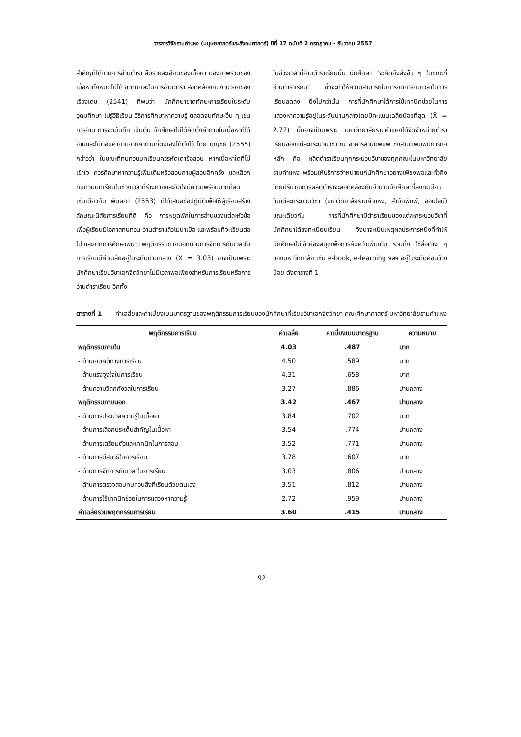วารสารวิจัยรามคำแหง (มนุษยศาสตร์และสังคมศาสตร์) ปีที่ 17 ฉบับที่ 2 กรกฎาคม - ธันวาคม 2557
สำคัญที่ได้จากการอ่านตำรา ลืมรายละเอียดของเนื้อหา มองภาพรวมของเนื้อหาทั้งหมดไม่ได้ ขาดทักษะในการอ่านตำรา สอดคล้องกับงานวิจัยของเรืองเดช (2541) ที่พบว่า นักศึกษาขาดทักษะการเรียนในระดับอุดมศึกษา ไม่รู้วิธีเรียน วิธีการศึกษาหาความรู้ ตลอดจนทักษะอื่น ๆ เช่น การอ่าน การจดบันทึก เป็นต้น นักศึกษาไม่ได้คิดตั้งคำถามในเนื้อหาที่ได้อ่านและไม่ตอบคำถามจากคำถามที่ตนเองได้ตั้งไว้ โดย บุญชัย (2555) กล่าวว่า ในขณะที่ทบทวนบทเรียนควรหัดเดาข้อสอบ หากเนื้อหาใดที่ไม่เข้าใจ ควรศึกษาหาความรู้เพิ่มเติมหรือสอบถามผู้สอนอีกครั้ง และเลือกทบทวนบทเรียนในช่วงเวลาที่ร่างกายและจิตใจมีความพร้อมมากที่สุด เช่นเดียวกับ พิมผกา (2553) ที่ได้เสนอข้อปฏิบัติเพื่อให้ผู้เรียนสร้างลักษณะนิสัยการเรียนที่ดี คือ การหยุดพักในการอ่านของแต่ละหัวข้อ เพื่อผู้เรียนมีโอกาสทบทวน อ่านตำราแล้วไม่น่าเบื่อ และพร้อมที่จะเรียนต่อไป และจากการศึกษาพบว่า พฤติกรรมภายนอกด้านการจัดการกับเวลาในการเรียนมีค่าเฉลี่ยอยู่ในระดับปานกลาง (X̄ = 3.03) อาจเป็นเพราะ นักศึกษาเรียนวิชาเอกจิตวิทยาไม่มีเวลาพอเพียงสำหรับการเรียนหรือการอ่านตำราเรียน อีกทั้ง
ในช่วงเวลาที่อ่านตำราเรียนนั้น นักศึกษา "จะคิดถึงสิ่งอื่น ๆ ในขณะที่อ่านตำราเรียน" ซึ่งจะทำให้ความสามารถในการจัดการกับเวลาในการเรียนลดลง ยิ่งไปกว่านั้น การที่นักศึกษาได้การใช้เทคนิคช่วยในการแสวงหาความรู้อยู่ในระดับปานกลางโดยมีคะแนนเฉลี่ยน้อยที่สุด (X̄ = 2.72) นั้นอาจเป็นเพราะ มหาวิทยาลัยรามคำแหงได้จัดจำหน่ายตำราเรียนของแต่ละกระบวนวิชา ณ อาคารสำนักพิมพ์ ซึ่งสำนักพิมพ์มีภารกิจหลัก คือ ผลิตตำราเรียนทุกกระบวนวิชาของทุกคณะในมหาวิทยาลัยรามคำแหง พร้อมให้บริการจำหน่ายแก่นักศึกษาอย่างเพียงพอและทั่วถึง โดยปริมาณการผลิตตำราจะสอดคล้องกับจำนวนนักศึกษาที่ลงทะเบียนในแต่ละกระบวนวิชา (มหาวิทยาลัยรามคำแหง, สำนักพิมพ์, ออนไลน์) ขณะเดียวกัน การที่นักศึกษามีตำราเรียนของแต่ละกระบวนวิชาที่นักศึกษาได้ลงทะเบียนเรียน จึงน่าจะเป็นเหตุผลประการหนึ่งที่ทำให้นักศึกษาไม่เข้าห้องสมุดเพื่อการค้นคว้าเพิ่มเติม รวมทั้ง ใช้สื่อต่าง ๆ ของมหาวิทยาลัย เช่น e-book, e-learning ฯลฯ อยู่ในระดับค่อนข้างน้อย ดังตารางที่ 1
ตารางที่ 1 ค่าเฉลี่ยและค่าเบี่ยงเบนมาตรฐานของพฤติกรรมการเรียนของนักศึกษาที่เรียนวิชาเอกจิตวิทยา คณะศึกษาศาสตร์ มหาวิทยาลัยรามคำแหง
| พฤติกรรมการเรียน | ค่าเฉลี่ย | ค่าเบี่ยงเบนมาตรฐาน | ความหมาย |
| --- | --- | --- | --- |
| พฤติกรรมภายใน | 4.03 | .487 | มาก |
| - ด้านเจตคติทางการเรียน | 4.50 | .589 | มาก |
| - ด้านแรงจูงใจในการเรียน | 4.31 | .658 | มาก |
| - ด้านความวิตกกังวลในการเรียน | 3.27 | .886 | ปานกลาง |
| พฤติกรรมภายนอก | 3.42 | .467 | ปานกลาง |
| - ด้านการประมวลความรู้ในเนื้อหา | 3.84 | .702 | มาก |
| - ด้านการเลือกประเด็นสำคัญในเนื้อหา | 3.54 | .774 | ปานกลาง |
| - ด้านการเตรียมตัวและเทคนิคในการสอบ | 3.52 | .771 | ปานกลาง |
| - ด้านการมีสมาธิในการเรียน | 3.78 | .607 | มาก |
| - ด้านการจัดการกับเวลาในการเรียน | 3.03 | .806 | ปานกลาง |
| - ด้านการตรวจสอบทบทวนสิ่งที่เรียนด้วยตนเอง | 3.51 | .812 | ปานกลาง |
| - ด้านการใช้เทคนิคช่วยในการแสวงหาความรู้ | 2.72 | .959 | ปานกลาง |
| ค่าเฉลี่ยรวมพฤติกรรมการเรียน | 3.60 | .415 | ปานกลาง |
92